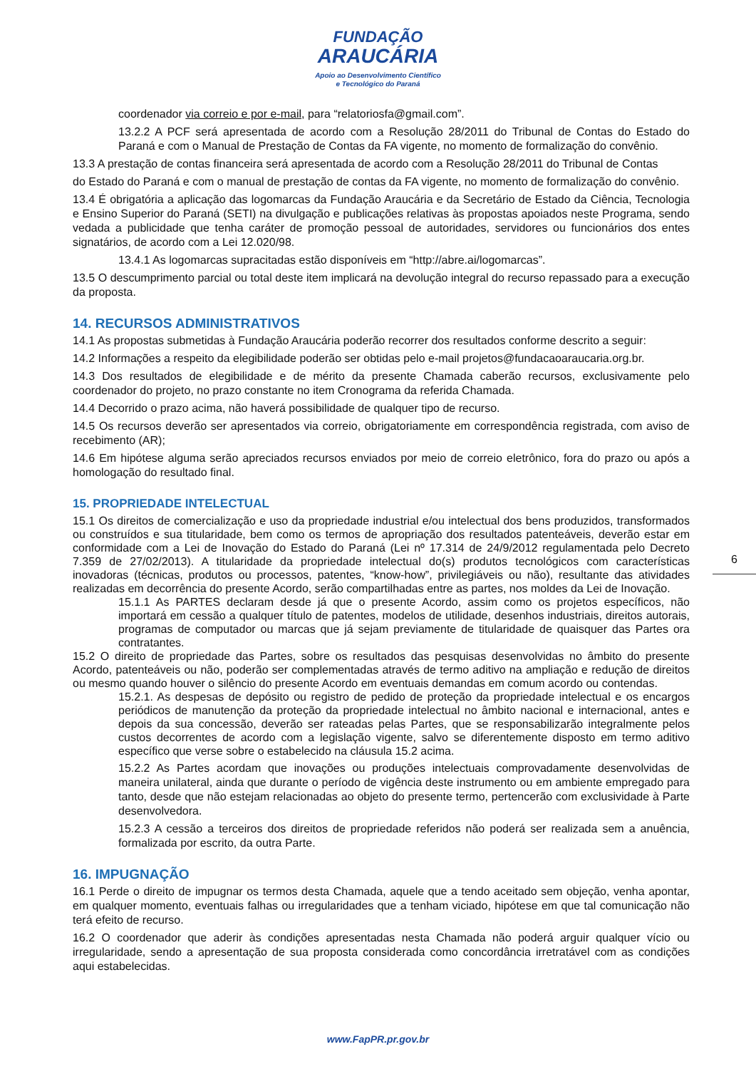FUNDAÇÃO
ARAUCÁRIA
Apoio ao Desenvolvimento Científico
e Tecnológico do Paraná
coordenador via correio e por e-mail, para “relatoriosfa@gmail.com”.
13.2.2 A PCF será apresentada de acordo com a Resolução 28/2011 do Tribunal de Contas do Estado do Paraná e com o Manual de Prestação de Contas da FA vigente, no momento de formalização do convênio.
13.3 A prestação de contas financeira será apresentada de acordo com a Resolução 28/2011 do Tribunal de Contas
do Estado do Paraná e com o manual de prestação de contas da FA vigente, no momento de formalização do convênio.
13.4 É obrigatória a aplicação das logomarcas da Fundação Araucária e da Secretário de Estado da Ciência, Tecnologia e Ensino Superior do Paraná (SETI) na divulgação e publicações relativas às propostas apoiados neste Programa, sendo vedada a publicidade que tenha caráter de promoção pessoal de autoridades, servidores ou funcionários dos entes signatários, de acordo com a Lei 12.020/98.
13.4.1 As logomarcas supracitadas estão disponíveis em “http://abre.ai/logomarcas”.
13.5 O descumprimento parcial ou total deste item implicará na devolução integral do recurso repassado para a execução da proposta.
14. RECURSOS ADMINISTRATIVOS
14.1 As propostas submetidas à Fundação Araucária poderão recorrer dos resultados conforme descrito a seguir:
14.2 Informações a respeito da elegibilidade poderão ser obtidas pelo e-mail projetos@fundacaoaraucaria.org.br.
14.3 Dos resultados de elegibilidade e de mérito da presente Chamada caberão recursos, exclusivamente pelo coordenador do projeto, no prazo constante no item Cronograma da referida Chamada.
14.4 Decorrido o prazo acima, não haverá possibilidade de qualquer tipo de recurso.
14.5 Os recursos deverão ser apresentados via correio, obrigatoriamente em correspondência registrada, com aviso de recebimento (AR);
14.6 Em hipótese alguma serão apreciados recursos enviados por meio de correio eletrônico, fora do prazo ou após a homologação do resultado final.
15. PROPRIEDADE INTELECTUAL
15.1 Os direitos de comercialização e uso da propriedade industrial e/ou intelectual dos bens produzidos, transformados ou construídos e sua titularidade, bem como os termos de apropriação dos resultados patenteáveis, deverão estar em conformidade com a Lei de Inovação do Estado do Paraná (Lei nº 17.314 de 24/9/2012 regulamentada pelo Decreto 7.359 de 27/02/2013). A titularidade da propriedade intelectual do(s) produtos tecnológicos com características inovadoras (técnicas, produtos ou processos, patentes, “know-how”, privilegiáveis ou não), resultante das atividades realizadas em decorrência do presente Acordo, serão compartilhadas entre as partes, nos moldes da Lei de Inovação.
15.1.1 As PARTES declaram desde já que o presente Acordo, assim como os projetos específicos, não importará em cessão a qualquer título de patentes, modelos de utilidade, desenhos industriais, direitos autorais, programas de computador ou marcas que já sejam previamente de titularidade de quaisquer das Partes ora contratantes.
15.2 O direito de propriedade das Partes, sobre os resultados das pesquisas desenvolvidas no âmbito do presente Acordo, patenteáveis ou não, poderão ser complementadas através de termo aditivo na ampliação e redução de direitos ou mesmo quando houver o silêncio do presente Acordo em eventuais demandas em comum acordo ou contendas.
15.2.1. As despesas de depósito ou registro de pedido de proteção da propriedade intelectual e os encargos periódicos de manutenção da proteção da propriedade intelectual no âmbito nacional e internacional, antes e depois da sua concessão, deverão ser rateadas pelas Partes, que se responsabilizarão integralmente pelos custos decorrentes de acordo com a legislação vigente, salvo se diferentemente disposto em termo aditivo específico que verse sobre o estabelecido na cláusula 15.2 acima.
15.2.2 As Partes acordam que inovações ou produções intelectuais comprovadamente desenvolvidas de maneira unilateral, ainda que durante o período de vigência deste instrumento ou em ambiente empregado para tanto, desde que não estejam relacionadas ao objeto do presente termo, pertencerão com exclusividade à Parte desenvolvedora.
15.2.3 A cessão a terceiros dos direitos de propriedade referidos não poderá ser realizada sem a anuência, formalizada por escrito, da outra Parte.
16. IMPUGNAÇÃO
16.1 Perde o direito de impugnar os termos desta Chamada, aquele que a tendo aceitado sem objeção, venha apontar, em qualquer momento, eventuais falhas ou irregularidades que a tenham viciado, hipótese em que tal comunicação não terá efeito de recurso.
16.2 O coordenador que aderir às condições apresentadas nesta Chamada não poderá arguir qualquer vício ou irregularidade, sendo a apresentação de sua proposta considerada como concordância irretratável com as condições aqui estabelecidas.
6
www.FapPR.pr.gov.br